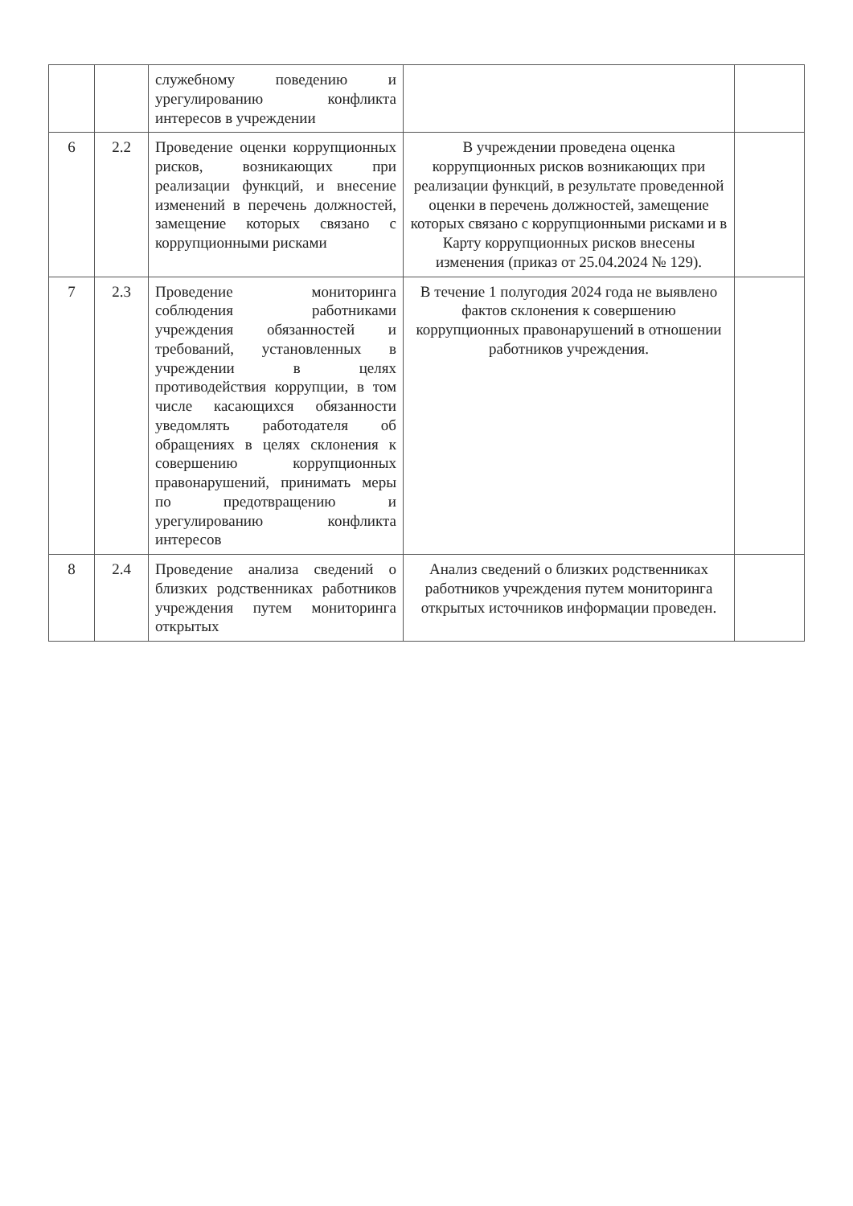| | | служебному поведению и урегулированию конфликта интересов в учреждении | | |
| 6 | 2.2 | Проведение оценки коррупционных рисков, возникающих при реализации функций, и внесение изменений в перечень должностей, замещение которых связано с коррупционными рисками | В учреждении проведена оценка коррупционных рисков возникающих при реализации функций, в результате проведенной оценки в перечень должностей, замещение которых связано с коррупционными рисками и в Карту коррупционных рисков внесены изменения (приказ от 25.04.2024 № 129). | |
| 7 | 2.3 | Проведение мониторинга соблюдения работниками учреждения обязанностей и требований, установленных в учреждении в целях противодействия коррупции, в том числе касающихся обязанности уведомлять работодателя об обращениях в целях склонения к совершению коррупционных правонарушений, принимать меры по предотвращению и урегулированию конфликта интересов | В течение 1 полугодия 2024 года не выявлено фактов склонения к совершению коррупционных правонарушений в отношении работников учреждения. | |
| 8 | 2.4 | Проведение анализа сведений о близких родственниках работников учреждения путем мониторинга открытых | Анализ сведений о близких родственниках работников учреждения путем мониторинга открытых источников информации проведен. | |